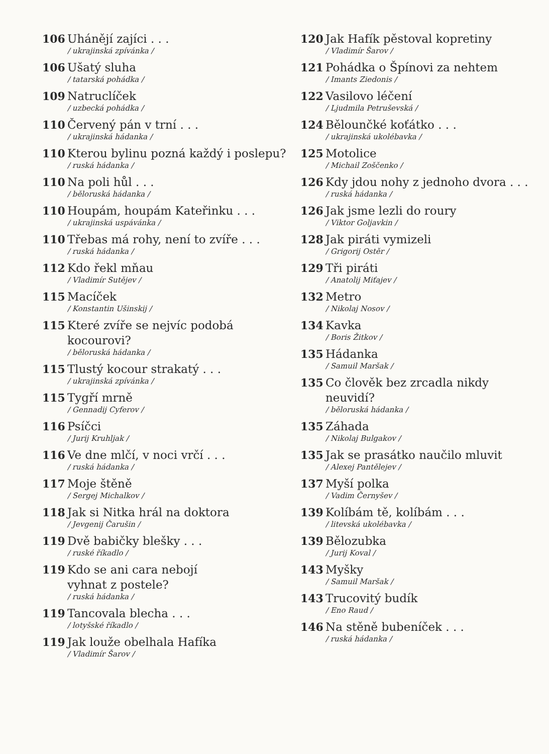106 Uhánějí zajíci . . .
/ ukrajinská zpívánka /
106 Ušatý sluha
/ tatarská pohádka /
109 Natruclíček
/ uzbecká pohádka /
110 Červený pán v trní . . .
/ ukrajinská hádanka /
110 Kterou bylinu pozná každý i poslepu?
/ ruská hádanka /
110 Na poli hůl . . .
/ běloruská hádanka /
110 Houpám, houpám Kateřinku . . .
/ ukrajinská uspávánka /
110 Třebas má rohy, není to zvíře . . .
/ ruská hádanka /
112 Kdo řekl mňau
/ Vladimír Sutějev /
115 Macíček
/ Konstantin Ušinskij /
115 Které zvíře se nejvíc podobá kocourovi?
/ běloruská hádanka /
115 Tlustý kocour strakatý . . .
/ ukrajinská zpívánka /
115 Tygří mrně
/ Gennadij Cyferov /
116 Psíčci
/ Jurij Kruhljak /
116 Ve dne mlčí, v noci vrčí . . .
/ ruská hádanka /
117 Moje štěně
/ Sergej Michalkov /
118 Jak si Nitka hrál na doktora
/ Jevgenij Čarušin /
119 Dvě babičky blešky . . .
/ ruské říkadlo /
119 Kdo se ani cara nebojí
vyhnat z postele?
/ ruská hádanka /
119 Tancovala blecha . . .
/ lotyšské říkadlo /
119 Jak louže obelhala Hafíka
/ Vladimír Šarov /
120 Jak Hafík pěstoval kopretiny
/ Vladimír Šarov /
121 Pohádka o Špínovi za nehtem
/ Imants Ziedonis /
122 Vasilovo léčení
/ Ljudmila Petruševská /
124 Bělounčké koťátko . . .
/ ukrajinská ukolébavka /
125 Motolice
/ Michail Zoščenko /
126 Kdy jdou nohy z jednoho dvora . . .
/ ruská hádanka /
126 Jak jsme lezli do roury
/ Viktor Goljavkin /
128 Jak piráti vymizeli
/ Grigorij Ostěr /
129 Tři piráti
/ Anatolij Miťajev /
132 Metro
/ Nikolaj Nosov /
134 Kavka
/ Boris Žitkov /
135 Hádanka
/ Samuil Maršak /
135 Co člověk bez zrcadla nikdy
neuvidí?
/ běloruská hádanka /
135 Záhada
/ Nikolaj Bulgakov /
135 Jak se prasátko naučilo mluvit
/ Alexej Pantělejev /
137 Myší polka
/ Vadim Černyšev /
139 Kolíbám tě, kolíbám . . .
/ litevská ukolébavka /
139 Bělozubka
/ Jurij Koval /
143 Myšky
/ Samuil Maršak /
143 Trucovitý budík
/ Eno Raud /
146 Na stěně bubeníček . . .
/ ruská hádanka /